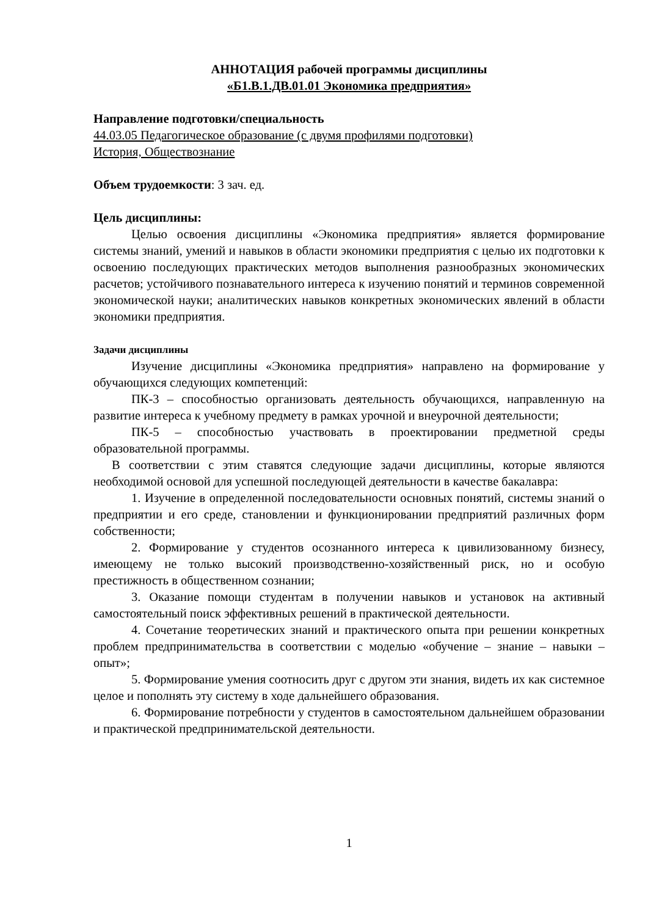АННОТАЦИЯ рабочей программы дисциплины
«Б1.В.1.ДВ.01.01 Экономика предприятия»
Направление подготовки/специальность
44.03.05 Педагогическое образование (с двумя профилями подготовки)
История, Обществознание
Объем трудоемкости: 3 зач. ед.
Цель дисциплины:
Целью освоения дисциплины «Экономика предприятия» является формирование системы знаний, умений и навыков в области экономики предприятия с целью их подготовки к освоению последующих практических методов выполнения разнообразных экономических расчетов; устойчивого познавательного интереса к изучению понятий и терминов современной экономической науки; аналитических навыков конкретных экономических явлений в области экономики предприятия.
Задачи дисциплины
Изучение дисциплины «Экономика предприятия» направлено на формирование у обучающихся следующих компетенций:
ПК-3 – способностью организовать деятельность обучающихся, направленную на развитие интереса к учебному предмету в рамках урочной и внеурочной деятельности;
ПК-5 – способностью участвовать в проектировании предметной среды образовательной программы.
В соответствии с этим ставятся следующие задачи дисциплины, которые являются необходимой основой для успешной последующей деятельности в качестве бакалавра:
1. Изучение в определенной последовательности основных понятий, системы знаний о предприятии и его среде, становлении и функционировании предприятий различных форм собственности;
2. Формирование у студентов осознанного интереса к цивилизованному бизнесу, имеющему не только высокий производственно-хозяйственный риск, но и особую престижность в общественном сознании;
3. Оказание помощи студентам в получении навыков и установок на активный самостоятельный поиск эффективных решений в практической деятельности.
4. Сочетание теоретических знаний и практического опыта при решении конкретных проблем предпринимательства в соответствии с моделью «обучение – знание – навыки – опыт»;
5. Формирование умения соотносить друг с другом эти знания, видеть их как системное целое и пополнять эту систему в ходе дальнейшего образования.
6. Формирование потребности у студентов в самостоятельном дальнейшем образовании и практической предпринимательской деятельности.
1